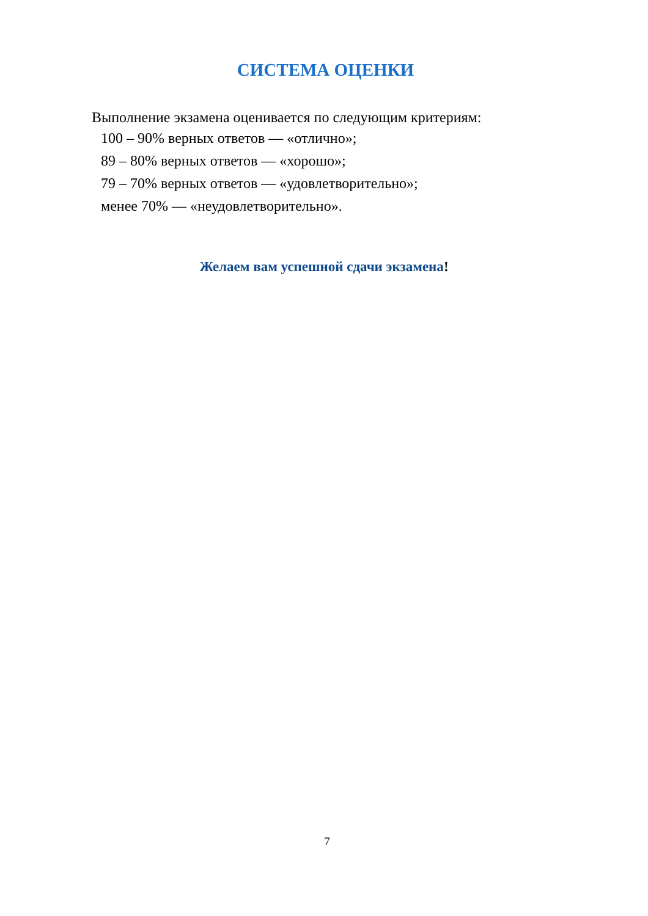СИСТЕМА ОЦЕНКИ
Выполнение экзамена оценивается по следующим критериям:
100 – 90% верных ответов — «отлично»;
89 – 80% верных ответов — «хорошо»;
79 – 70% верных ответов — «удовлетворительно»;
менее 70% — «неудовлетворительно».
Желаем вам успешной сдачи экзамена!
7